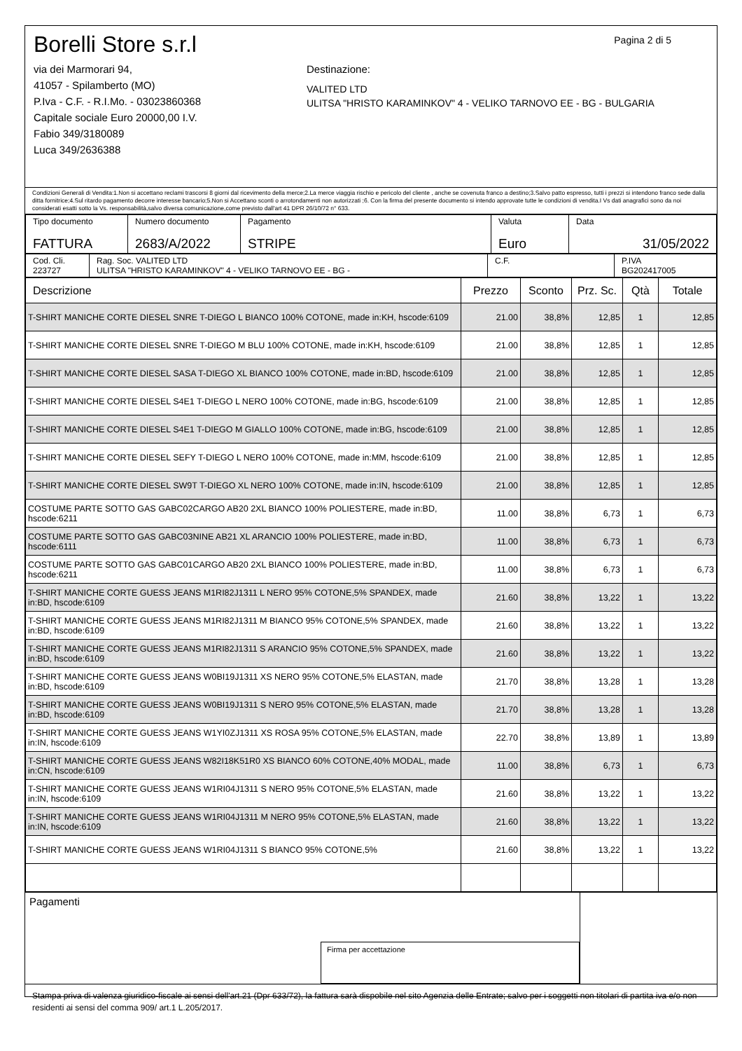Borelli Store s.r.l
via dei Marmorari 94,
41057 - Spilamberto (MO)
P.Iva - C.F. - R.I.Mo. - 03023860368
Capitale sociale Euro 20000,00 I.V.
Fabio 349/3180089
Luca 349/2636388
Pagina 2 di 5
Destinazione:
VALITED LTD
ULITSA "HRISTO KARAMINKOV" 4 - VELIKO TARNOVO EE - BG - BULGARIA
Condizioni Generali di Vendita:1.Non si accettano reclami trascorsi 8 giorni dal ricevimento della merce;2.La merce viaggia rischio e pericolo del cliente , anche se covenuta franco a destino;3.Salvo patto espresso, tutti i prezzi si intendono franco sede dalla ditta fornitrice;4.Sul ritardo pagamento decorre interesse bancario;5.Non si Accettano sconti o arrotondamenti non autorizzati ;6. Con la firma del presente documento si intendo approvate tutte le condizioni di vendita.I Vs dati anagrafici sono da noi considerati esatti sotto la Vs. responsabilità,salvo diversa comunicazione,come previsto dall'art 41 DPR 26/10/72 n° 633.
| Tipo documento FATTURA | Numero documento 2683/A/2022 | Pagamento STRIPE | Valuta Euro | Data 31/05/2022 |
| Cod. Cli. 223727 | Rag. Soc. VALITED LTD ULITSA "HRISTO KARAMINKOV" 4 - VELIKO TARNOVO EE - BG - | C.F. | P.IVA BG202417005 |
| Descrizione | Prezzo | Sconto | Prz. Sc. | Qtà | Totale |
| --- | --- | --- | --- | --- | --- |
| T-SHIRT MANICHE CORTE DIESEL SNRE T-DIEGO L BIANCO 100% COTONE, made in:KH, hscode:6109 | 21.00 | 38,8% | 12,85 | 1 | 12,85 |
| T-SHIRT MANICHE CORTE DIESEL SNRE T-DIEGO M BLU 100% COTONE, made in:KH, hscode:6109 | 21.00 | 38,8% | 12,85 | 1 | 12,85 |
| T-SHIRT MANICHE CORTE DIESEL SASA T-DIEGO XL BIANCO 100% COTONE, made in:BD, hscode:6109 | 21.00 | 38,8% | 12,85 | 1 | 12,85 |
| T-SHIRT MANICHE CORTE DIESEL S4E1 T-DIEGO L NERO 100% COTONE, made in:BG, hscode:6109 | 21.00 | 38,8% | 12,85 | 1 | 12,85 |
| T-SHIRT MANICHE CORTE DIESEL S4E1 T-DIEGO M GIALLO 100% COTONE, made in:BG, hscode:6109 | 21.00 | 38,8% | 12,85 | 1 | 12,85 |
| T-SHIRT MANICHE CORTE DIESEL SEFY T-DIEGO L NERO 100% COTONE, made in:MM, hscode:6109 | 21.00 | 38,8% | 12,85 | 1 | 12,85 |
| T-SHIRT MANICHE CORTE DIESEL SW9T T-DIEGO XL NERO 100% COTONE, made in:IN, hscode:6109 | 21.00 | 38,8% | 12,85 | 1 | 12,85 |
| COSTUME PARTE SOTTO GAS GABC02CARGO AB20 2XL BIANCO 100% POLIESTERE, made in:BD, hscode:6211 | 11.00 | 38,8% | 6,73 | 1 | 6,73 |
| COSTUME PARTE SOTTO GAS GABC03NINE AB21 XL ARANCIO 100% POLIESTERE, made in:BD, hscode:6111 | 11.00 | 38,8% | 6,73 | 1 | 6,73 |
| COSTUME PARTE SOTTO GAS GABC01CARGO AB20 2XL BIANCO 100% POLIESTERE, made in:BD, hscode:6211 | 11.00 | 38,8% | 6,73 | 1 | 6,73 |
| T-SHIRT MANICHE CORTE GUESS JEANS M1RI82J1311 L NERO 95% COTONE,5% SPANDEX, made in:BD, hscode:6109 | 21.60 | 38,8% | 13,22 | 1 | 13,22 |
| T-SHIRT MANICHE CORTE GUESS JEANS M1RI82J1311 M BIANCO 95% COTONE,5% SPANDEX, made in:BD, hscode:6109 | 21.60 | 38,8% | 13,22 | 1 | 13,22 |
| T-SHIRT MANICHE CORTE GUESS JEANS M1RI82J1311 S ARANCIO 95% COTONE,5% SPANDEX, made in:BD, hscode:6109 | 21.60 | 38,8% | 13,22 | 1 | 13,22 |
| T-SHIRT MANICHE CORTE GUESS JEANS W0BI19J1311 XS NERO 95% COTONE,5% ELASTAN, made in:BD, hscode:6109 | 21.70 | 38,8% | 13,28 | 1 | 13,28 |
| T-SHIRT MANICHE CORTE GUESS JEANS W0BI19J1311 S NERO 95% COTONE,5% ELASTAN, made in:BD, hscode:6109 | 21.70 | 38,8% | 13,28 | 1 | 13,28 |
| T-SHIRT MANICHE CORTE GUESS JEANS W1YI0ZJ1311 XS ROSA 95% COTONE,5% ELASTAN, made in:IN, hscode:6109 | 22.70 | 38,8% | 13,89 | 1 | 13,89 |
| T-SHIRT MANICHE CORTE GUESS JEANS W82I18K51R0 XS BIANCO 60% COTONE,40% MODAL, made in:CN, hscode:6109 | 11.00 | 38,8% | 6,73 | 1 | 6,73 |
| T-SHIRT MANICHE CORTE GUESS JEANS W1RI04J1311 S NERO 95% COTONE,5% ELASTAN, made in:IN, hscode:6109 | 21.60 | 38,8% | 13,22 | 1 | 13,22 |
| T-SHIRT MANICHE CORTE GUESS JEANS W1RI04J1311 M NERO 95% COTONE,5% ELASTAN, made in:IN, hscode:6109 | 21.60 | 38,8% | 13,22 | 1 | 13,22 |
| T-SHIRT MANICHE CORTE GUESS JEANS W1RI04J1311 S BIANCO 95% COTONE,5% | 21.60 | 38,8% | 13,22 | 1 | 13,22 |
Pagamenti
Firma per accettazione
Stampa priva di valenza giuridico-fiscale ai sensi dell'art.21 (Dpr 633/72), la fattura sarà dispobile nel sito Agenzia delle Entrate; salvo per i soggetti non titolari di partita iva e/o non residenti ai sensi del comma 909/ art.1 L.205/2017.